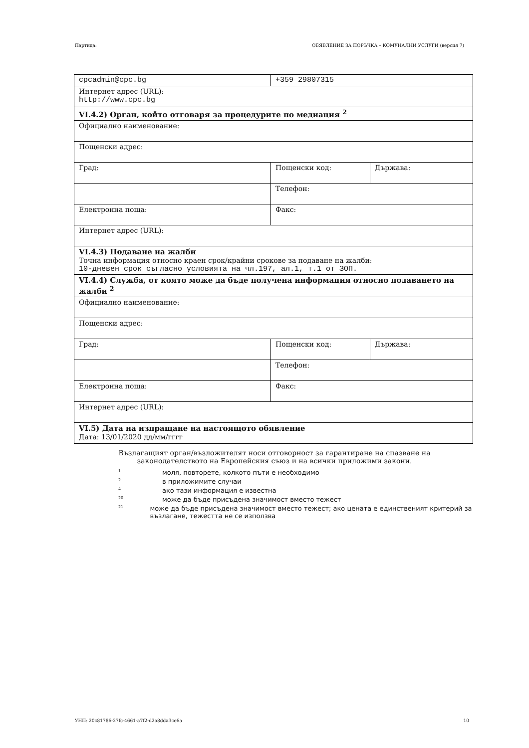Партида: ОБЯВЛЕНИЕ ЗА ПОРЪЧКА – КОМУНАЛНИ УСЛУГИ (версия 7)
| cpcadmin@cpc.bg | +359 29807315 | |
| Интернет адрес (URL): http://www.cpc.bg | | |
| VI.4.2) Орган, който отговаря за процедурите по медиация <sup>2</sup> | | |
| Официално наименование: | | |
| Пощенски адрес: | | |
| Град: | Пощенски код: | Държава: |
| | Телефон: | |
| Електронна поща: | Факс: | |
| Интернет адрес (URL): | | |
| VI.4.3) Подаване на жалби Точна информация относно краен срок/крайни срокове за подаване на жалби: 10-дневен срок съгласно условията на чл.197, ал.1, т.1 от ЗОП. | | |
| VI.4.4) Служба, от която може да бъде получена информация относно подаването на жалби <sup>2</sup> | | |
| Официално наименование: | | |
| Пощенски адрес: | | |
| Град: | Пощенски код: | Държава: |
| | Телефон: | |
| Електронна поща: | Факс: | |
| Интернет адрес (URL): | | |
| VI.5) Дата на изпращане на настоящото обявление Дата: 13/01/2020 дд/мм/гггг | | |
Възлагащият орган/възложителят носи отговорност за гарантиране на спазване на
законодателството на Европейския съюз и на всички приложими закони.
1 моля, повторете, колкото пъти е необходимо
2 в приложимите случаи
4 ако тази информация е известна
20 може да бъде присъдена значимост вместо тежест
21
може да бъде присъдена значимост вместо тежест; ако цената е единственият критерий за възлагане, тежестта не се използва
УНП: 20c81786-27fc-4661-a7f2-d2a8dda3ce6a 10